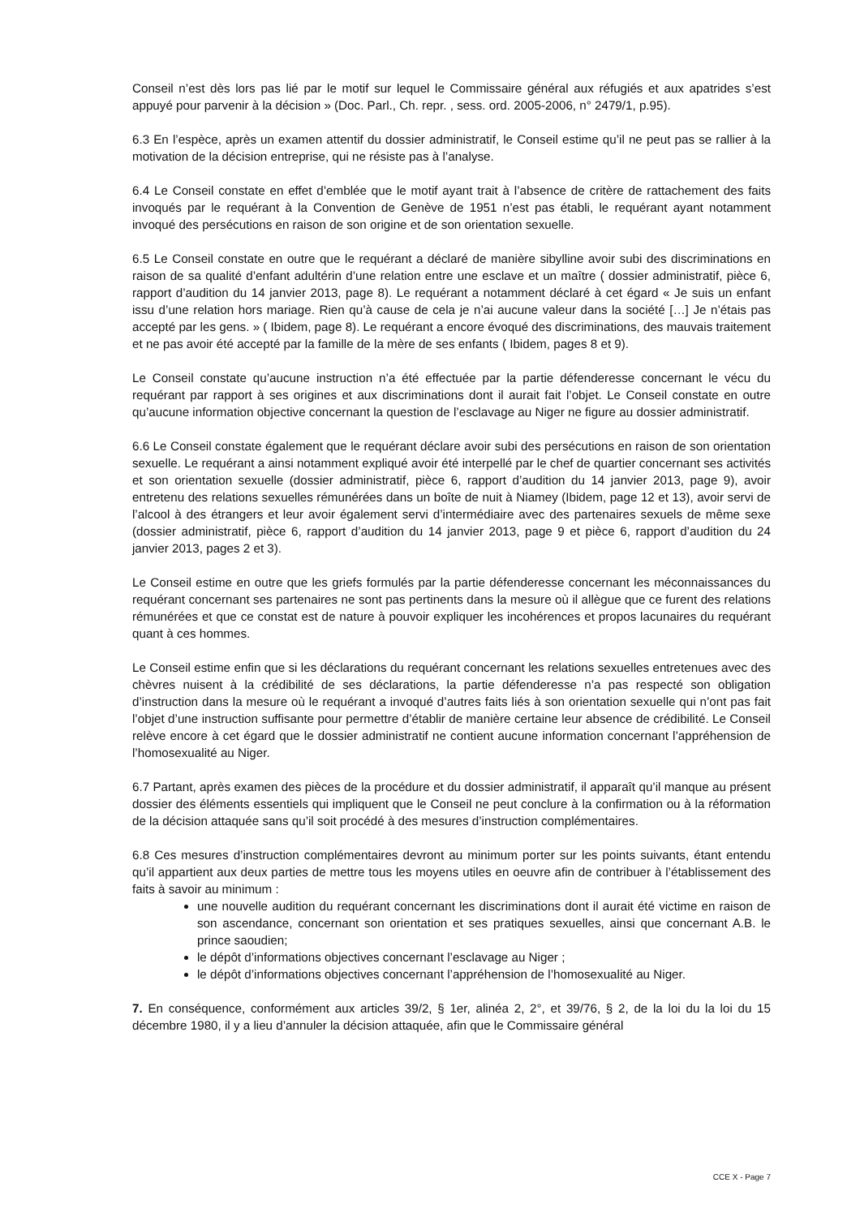Conseil n’est dès lors pas lié par le motif sur lequel le Commissaire général aux réfugiés et aux apatrides s’est appuyé pour parvenir à la décision » (Doc. Parl., Ch. repr. , sess. ord. 2005-2006, n° 2479/1, p.95).
6.3 En l’espèce, après un examen attentif du dossier administratif, le Conseil estime qu’il ne peut pas se rallier à la motivation de la décision entreprise, qui ne résiste pas à l’analyse.
6.4 Le Conseil constate en effet d’emblée que le motif ayant trait à l’absence de critère de rattachement des faits invoqués par le requérant à la Convention de Genève de 1951 n’est pas établi, le requérant ayant notamment invoqué des persécutions en raison de son origine et de son orientation sexuelle.
6.5 Le Conseil constate en outre que le requérant a déclaré de manière sibylline avoir subi des discriminations en raison de sa qualité d’enfant adultérin d’une relation entre une esclave et un maître ( dossier administratif, pièce 6, rapport d’audition du 14 janvier 2013, page 8). Le requérant a notamment déclaré à cet égard « Je suis un enfant issu d’une relation hors mariage. Rien qu’à cause de cela je n’ai aucune valeur dans la société […] Je n’étais pas accepté par les gens. » ( Ibidem, page 8). Le requérant a encore évoqué des discriminations, des mauvais traitement et ne pas avoir été accepté par la famille de la mère de ses enfants ( Ibidem, pages 8 et 9).
Le Conseil constate qu’aucune instruction n’a été effectuée par la partie défenderesse concernant le vécu du requérant par rapport à ses origines et aux discriminations dont il aurait fait l’objet. Le Conseil constate en outre qu’aucune information objective concernant la question de l’esclavage au Niger ne figure au dossier administratif.
6.6 Le Conseil constate également que le requérant déclare avoir subi des persécutions en raison de son orientation sexuelle. Le requérant a ainsi notamment expliqué avoir été interpellé par le chef de quartier concernant ses activités et son orientation sexuelle (dossier administratif, pièce 6, rapport d’audition du 14 janvier 2013, page 9), avoir entretenu des relations sexuelles rémunérées dans un boîte de nuit à Niamey (Ibidem, page 12 et 13), avoir servi de l’alcool à des étrangers et leur avoir également servi d’intermédiaire avec des partenaires sexuels de même sexe (dossier administratif, pièce 6, rapport d’audition du 14 janvier 2013, page 9 et pièce 6, rapport d’audition du 24 janvier 2013, pages 2 et 3).
Le Conseil estime en outre que les griefs formulés par la partie défenderesse concernant les méconnaissances du requérant concernant ses partenaires ne sont pas pertinents dans la mesure où il allègue que ce furent des relations rémunérées et que ce constat est de nature à pouvoir expliquer les incohérences et propos lacunaires du requérant quant à ces hommes.
Le Conseil estime enfin que si les déclarations du requérant concernant les relations sexuelles entretenues avec des chèvres nuisent à la crédibilité de ses déclarations, la partie défenderesse n’a pas respecté son obligation d’instruction dans la mesure où le requérant a invoqué d’autres faits liés à son orientation sexuelle qui n’ont pas fait l’objet d’une instruction suffisante pour permettre d’établir de manière certaine leur absence de crédibilité. Le Conseil relève encore à cet égard que le dossier administratif ne contient aucune information concernant l’appréhension de l’homosexualité au Niger.
6.7 Partant, après examen des pièces de la procédure et du dossier administratif, il apparaît qu’il manque au présent dossier des éléments essentiels qui impliquent que le Conseil ne peut conclure à la confirmation ou à la réformation de la décision attaquée sans qu’il soit procédé à des mesures d’instruction complémentaires.
6.8 Ces mesures d’instruction complémentaires devront au minimum porter sur les points suivants, étant entendu qu’il appartient aux deux parties de mettre tous les moyens utiles en oeuvre afin de contribuer à l’établissement des faits à savoir au minimum :
une nouvelle audition du requérant concernant les discriminations dont il aurait été victime en raison de son ascendance, concernant son orientation et ses pratiques sexuelles, ainsi que concernant A.B. le prince saoudien;
le dépôt d’informations objectives concernant l’esclavage au Niger ;
le dépôt d’informations objectives concernant l’appréhension de l’homosexualité au Niger.
7. En conséquence, conformément aux articles 39/2, § 1er, alinéa 2, 2°, et 39/76, § 2, de la loi du la loi du 15 décembre 1980, il y a lieu d’annuler la décision attaquée, afin que le Commissaire général
CCE X - Page 7